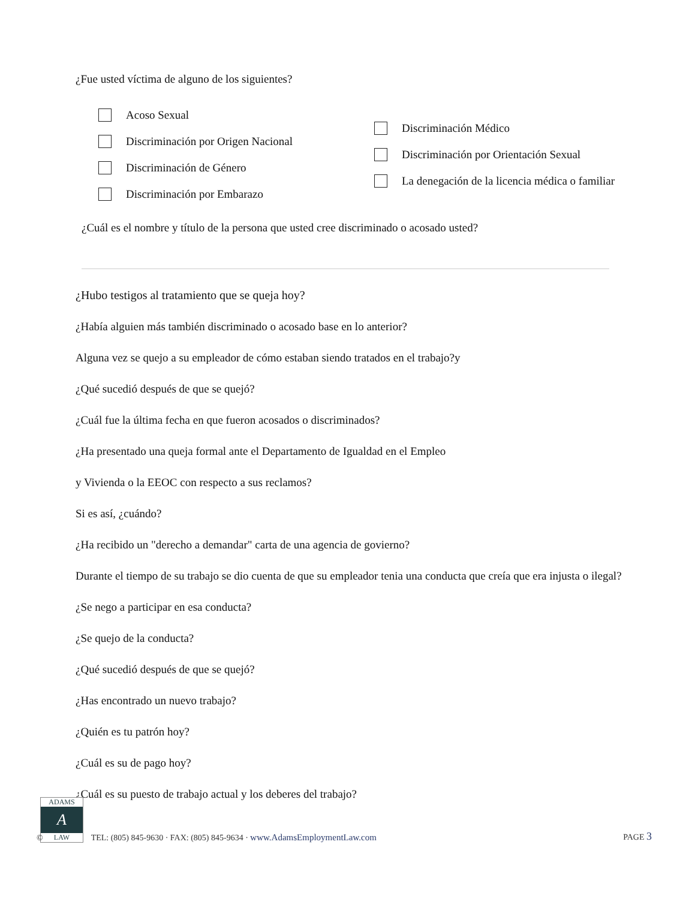¿Fue usted víctima de alguno de los siguientes?
Acoso Sexual
Discriminación por Origen Nacional
Discriminación de Género
Discriminación por Embarazo
Discriminación Médico
Discriminación por Orientación Sexual
La denegación de la licencia médica o familiar
¿Cuál es el nombre y título de la persona que usted cree discriminado o acosado usted?
¿Hubo testigos al tratamiento que se queja hoy?
¿Había alguien más también discriminado o acosado base en lo anterior?
Alguna vez se quejo a su empleador de cómo estaban siendo tratados en el trabajo?y
¿Qué sucedió después de que se quejó?
¿Cuál fue la última fecha en que fueron acosados o discriminados?
¿Ha presentado una queja formal ante el Departamento de Igualdad en el Empleo
y Vivienda o la EEOC con respecto a sus reclamos?
Si es así, ¿cuándo?
¿Ha recibido un "derecho a demandar" carta de una agencia de govierno?
Durante el tiempo de su trabajo se dio cuenta de que su empleador tenia una conducta que creía que era injusta o ilegal?
¿Se nego a participar en esa conducta?
¿Se quejo de la conducta?
¿Qué sucedió después de que se quejó?
¿Has encontrado un nuevo trabajo?
¿Quién es tu patrón hoy?
¿Cuál es su de pago hoy?
¿Cuál es su puesto de trabajo actual y los deberes del trabajo?
ADAMS
A
LAW
©
TEL: (805) 845-9630 · FAX: (805) 845-9634 · www.AdamsEmploymentLaw.com
PAGE 3